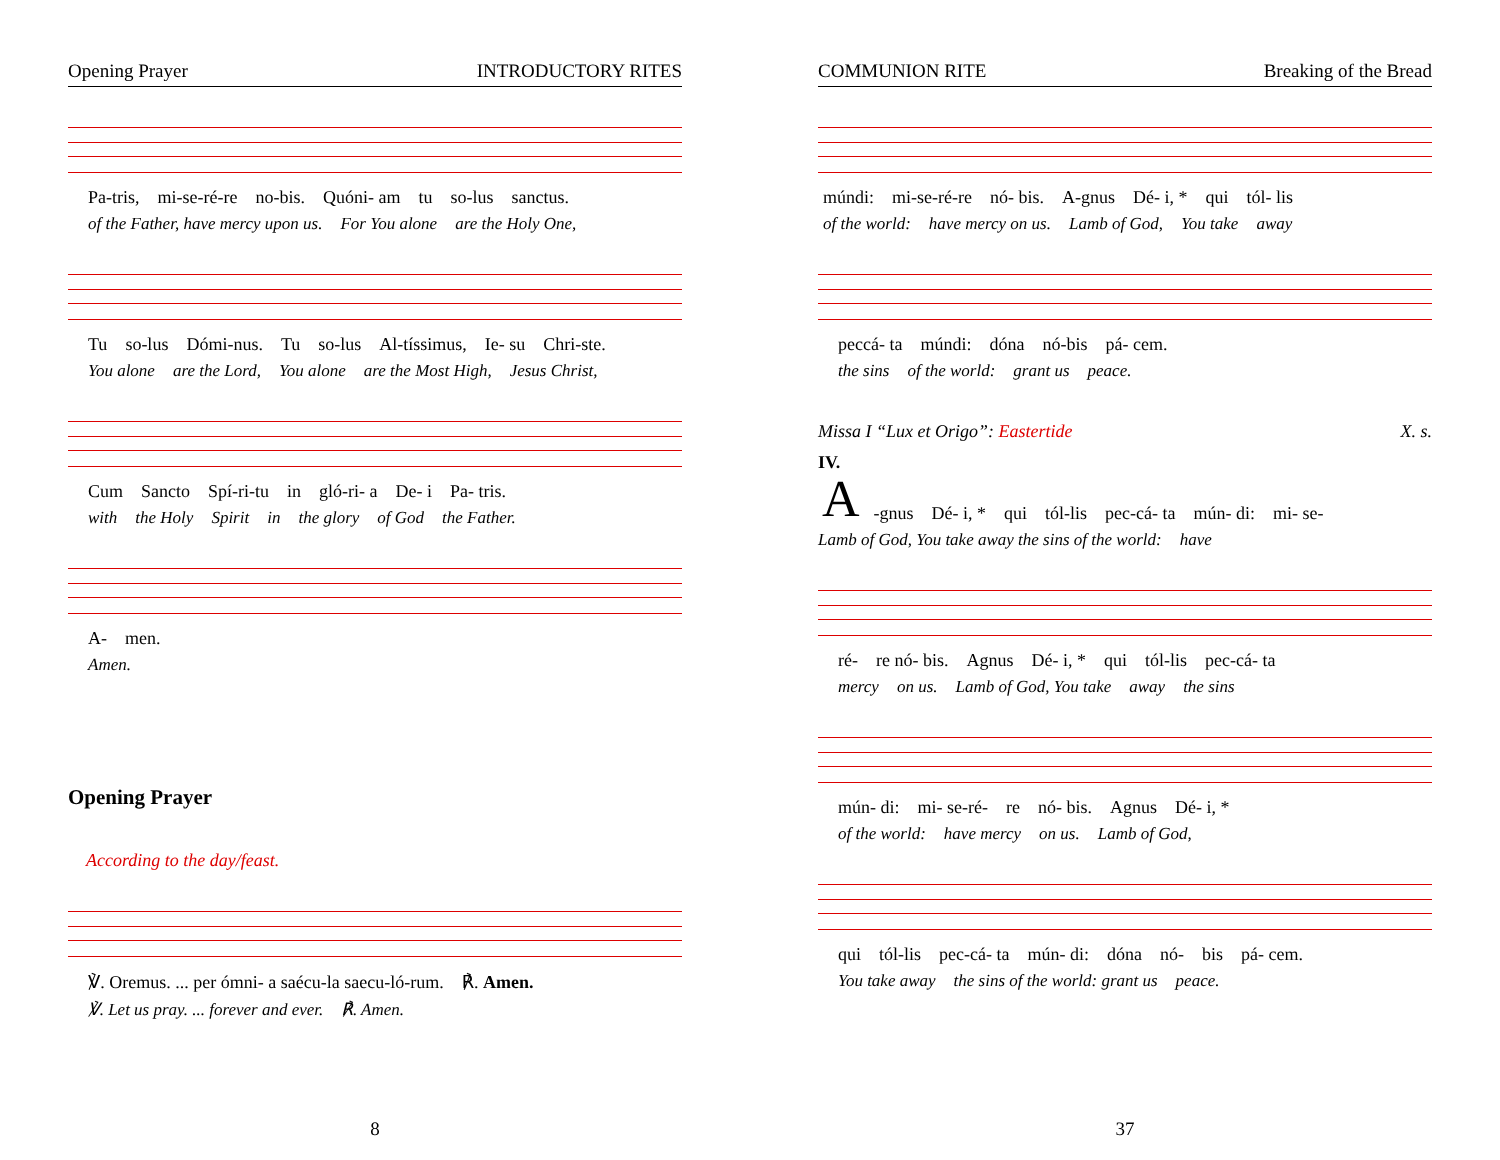Opening Prayer INTRODUCTORY RITES
Pa-tris, mi-se-ré-re no-bis. Quóni- am tu so-lus sanctus.
of the Father, have mercy upon us. For You alone are the Holy One,
Tu so-lus Dómi-nus. Tu so-lus Al-tíssimus, Ie- su Chri-ste.
You alone are the Lord, You alone are the Most High, Jesus Christ,
Cum Sancto Spí-ri-tu in gló-ri- a De- i Pa- tris.
with the Holy Spirit in the glory of God the Father.
A- men.
Amen.
Opening Prayer
According to the day/feast.
℣. Oremus. ... per ómni- a saécu-la saecu-ló-rum. ℟. Amen.
℣. Let us pray. ... forever and ever. ℟. Amen.
8
COMMUNION RITE Breaking of the Bread
múndi: mi-se-ré-re nó- bis. A-gnus Dé- i, * qui tól- lis
of the world: have mercy on us. Lamb of God, You take away
peccá- ta múndi: dóna nó-bis pá- cem.
the sins of the world: grant us peace.
Missa I “Lux et Origo”: Eastertide X. s.
IV.
A
-gnus Dé- i, * qui tól-lis pec-cá- ta mún- di: mi- se-
Lamb of God, You take away the sins of the world: have
ré- re nó- bis. Agnus Dé- i, * qui tól-lis pec-cá- ta
mercy on us. Lamb of God, You take away the sins
mún- di: mi- se-ré- re nó- bis. Agnus Dé- i, *
of the world: have mercy on us. Lamb of God,
qui tól-lis pec-cá- ta mún- di: dóna nó- bis pá- cem.
You take away the sins of the world: grant us peace.
37